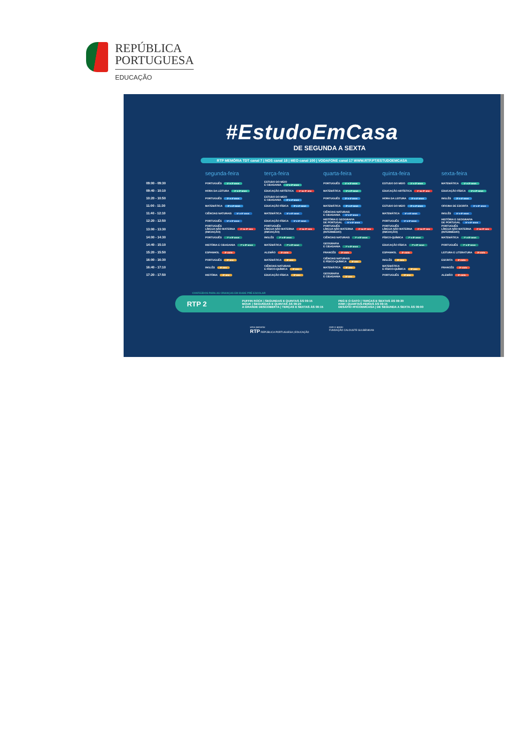REPÚBLICA
PORTUGUESA
EDUCAÇÃO
#EstudoEmCasa
DE SEGUNDA A SEXTA
RTP MEMÓRIA TDT canal 7 | NOS canal 18 | MEO canal 100 | VODAFONE canal 17 WWW.RTP.PT/ESTUDOEMCASA
| | segunda-feira | terça-feira | quarta-feira | quinta-feira | sexta-feira |
| --- | --- | --- | --- | --- | --- |
| 09:00 - 09:30 | PORTUGUÊS 1º e 2º anos | ESTUDO DO MEIO E CIDADANIA 1º e 2º anos | PORTUGUÊS 1º e 2º anos | ESTUDO DO MEIO 1º e 2º anos | MATEMÁTICA 1º e 2º anos |
| 09:40 - 10:10 | HORA DA LEITURA 1º e 2º anos | EDUCAÇÃO ARTÍSTICA 1º ao 9º ano | MATEMÁTICA 1º e 2º anos | EDUCAÇÃO ARTÍSTICA 1º ao 9º ano | EDUCAÇÃO FÍSICA 1º e 2º anos |
| 10:20 - 10:50 | PORTUGUÊS 3º e 4º anos | ESTUDO DO MEIO E CIDADANIA 3º e 4º anos | PORTUGUÊS 3º e 4º anos | HORA DA LEITURA 3º e 4º anos | INGLÊS 3º e 4º anos |
| 11:00 - 11:30 | MATEMÁTICA 3º e 4º anos | EDUCAÇÃO FÍSICA 3º e 4º anos | MATEMÁTICA 3º e 4º anos | ESTUDO DO MEIO 3º e 4º anos | OFICINA DE ESCRITA 5º e 6º anos |
| 11:40 - 12:10 | CIÊNCIAS NATURAIS 5º e 6º anos | MATEMÁTICA 5º e 6º anos | CIÊNCIAS NATURAIS E CIDADANIA 5º e 6º anos | MATEMÁTICA 5º e 6º anos | INGLÊS 5º e 6º anos |
| 12:20 - 12:50 | PORTUGUÊS 5º e 6º anos | EDUCAÇÃO FÍSICA 5º e 6º anos | HISTÓRIA E GEOGRAFIA DE PORTUGAL 5º e 6º anos | PORTUGUÊS 5º e 6º anos | HISTÓRIA E GEOGRAFIA DE PORTUGAL 5º e 6º anos |
| 13:00 - 13:30 | PORTUGUÊS LÍNGUA NÃO MATERNA 1º ao 9º ano (INICIAÇÃO) | PORTUGUÊS LÍNGUA NÃO MATERNA 1º ao 9º ano (INICIAÇÃO) | PORTUGUÊS LÍNGUA NÃO MATERNA 1º ao 9º ano (INTERMÉDIO) | PORTUGUÊS LÍNGUA NÃO MATERNA 1º ao 9º ano (INICIAÇÃO) | PORTUGUÊS LÍNGUA NÃO MATERNA 1º ao 9º ano (INTERMÉDIO) |
| 14:00 - 14:30 | PORTUGUÊS 7º e 8º anos | INGLÊS 7º e 8º anos | CIÊNCIAS NATURAIS 7º e 8º anos | FÍSICO-QUÍMICA 7º e 8º anos | MATEMÁTICA 7º e 8º anos |
| 14:40 - 15:10 | HISTÓRIA E CIDADANIA 7º e 8º anos | MATEMÁTICA 7º e 8º anos | GEOGRAFIA E CIDADANIA 7º e 8º anos | EDUCAÇÃO FÍSICA 7º e 8º anos | PORTUGUÊS 7º e 8º anos |
| 15:20 - 15:50 | ESPANHOL 3º ciclo | ALEMÃO 3º ciclo | FRANCÊS 3º ciclo | ESPANHOL 3º ciclo | LEITURA E LITERATURA 3º ciclo |
| 16:00 - 16:30 | PORTUGUÊS 9º ano | MATEMÁTICA 9º ano | CIÊNCIAS NATURAIS E FÍSICO-QUÍMICA 9º ano | INGLÊS 9º ano | ESCRITA 3º ciclo |
| 16:40 - 17:10 | INGLÊS 9º ano | CIÊNCIAS NATURAIS E FÍSICO-QUÍMICA 9º ano | MATEMÁTICA 9º ano | MATEMÁTICA E FÍSICO-QUÍMICA 9º ano | FRANCÊS 3º ciclo |
| 17:20 - 17:50 | HISTÓRIA 9º ano | EDUCAÇÃO FÍSICA 9º ano | GEOGRAFIA E CIDADANIA 9º ano | PORTUGUÊS 9º ano | ALEMÃO 3º ciclo |
CONTEÚDOS PARA AS CRIANÇAS EM IDADE PRÉ-ESCOLAR
RTP 2
PUFFIN ROCK | SEGUNDAS E QUINTAS ÀS 09:15
MOUK | SEGUNDAS E QUINTAS ÀS 09:20
A GRANDE DESCOBERTA | TERÇAS E SEXTAS ÀS 09:15
PEG E O GATO | TERÇAS E SEXTAS ÀS 09:30
KIWI | QUARTAS-FEIRAS ÀS 09:15
DESAFIO #FICOEMCASA | DE SEGUNDA A SEXTA ÀS 09:00
uma parceria:
RTP REPÚBLICA PORTUGUESA | EDUCAÇÃO
com o apoio:
FUNDAÇÃO CALOUSTE GULBENKIAN